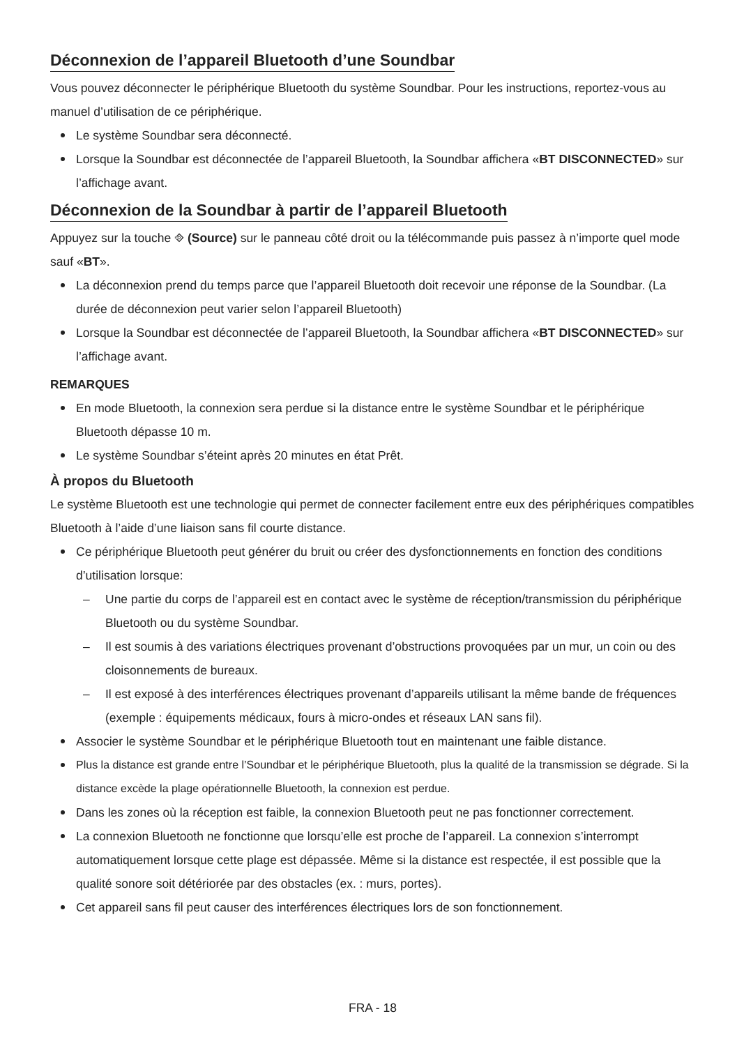Déconnexion de l’appareil Bluetooth d’une Soundbar
Vous pouvez déconnecter le périphérique Bluetooth du système Soundbar. Pour les instructions, reportez-vous au manuel d’utilisation de ce périphérique.
Le système Soundbar sera déconnecté.
Lorsque la Soundbar est déconnectée de l’appareil Bluetooth, la Soundbar affichera «BT DISCONNECTED» sur l’affichage avant.
Déconnexion de la Soundbar à partir de l’appareil Bluetooth
Appuyez sur la touche ⎆ (Source) sur le panneau côté droit ou la télécommande puis passez à n’importe quel mode sauf «BT».
La déconnexion prend du temps parce que l’appareil Bluetooth doit recevoir une réponse de la Soundbar. (La durée de déconnexion peut varier selon l’appareil Bluetooth)
Lorsque la Soundbar est déconnectée de l’appareil Bluetooth, la Soundbar affichera «BT DISCONNECTED» sur l’affichage avant.
REMARQUES
En mode Bluetooth, la connexion sera perdue si la distance entre le système Soundbar et le périphérique Bluetooth dépasse 10 m.
Le système Soundbar s’éteint après 20 minutes en état Prêt.
À propos du Bluetooth
Le système Bluetooth est une technologie qui permet de connecter facilement entre eux des périphériques compatibles Bluetooth à l’aide d’une liaison sans fil courte distance.
Ce périphérique Bluetooth peut générer du bruit ou créer des dysfonctionnements en fonction des conditions d’utilisation lorsque:
– Une partie du corps de l’appareil est en contact avec le système de réception/transmission du périphérique Bluetooth ou du système Soundbar.
– Il est soumis à des variations électriques provenant d’obstructions provoquées par un mur, un coin ou des cloisonnements de bureaux.
– Il est exposé à des interférences électriques provenant d’appareils utilisant la même bande de fréquences (exemple : équipements médicaux, fours à micro-ondes et réseaux LAN sans fil).
Associer le système Soundbar et le périphérique Bluetooth tout en maintenant une faible distance.
Plus la distance est grande entre l’Soundbar et le périphérique Bluetooth, plus la qualité de la transmission se dégrade. Si la distance excède la plage opérationnelle Bluetooth, la connexion est perdue.
Dans les zones où la réception est faible, la connexion Bluetooth peut ne pas fonctionner correctement.
La connexion Bluetooth ne fonctionne que lorsqu’elle est proche de l’appareil. La connexion s’interrompt automatiquement lorsque cette plage est dépassée. Même si la distance est respectée, il est possible que la qualité sonore soit détériorée par des obstacles (ex. : murs, portes).
Cet appareil sans fil peut causer des interférences électriques lors de son fonctionnement.
FRA - 18